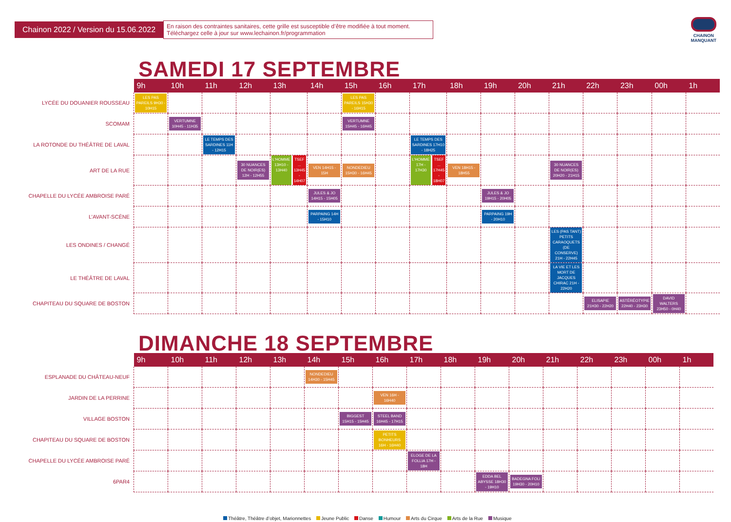Chainon 2022 / Version du 15.06.2022
En raison des contraintes sanitaires, cette grille est susceptible d’être modifiée à tout moment.
Téléchargez celle à jour sur www.lechainon.fr/programmation
CHAINON
MANQUANT
SAMEDI 17 SEPTEMBRE
| | 9h | 10h | 11h | 12h | 13h | 14h | 15h | 16h | 17h | 18h | 19h | 20h | 21h | 22h | 23h | 00h | 1h |
| --- | --- | --- | --- | --- | --- | --- | --- | --- | --- | --- | --- | --- | --- | --- | --- | --- | --- |
| LYCÉE DU DOUANIER ROUSSEAU | LES PAS PAREILS 9H30 - 10H15 | | | | | | LES PAS PAREILS 15H30 - 16H15 | | | | | | | | | | |
| SCOMAM | | VERTUMNE 10H45 - 11H35 | | | | | VERTUMNE 15H45 - 16H45 | | | | | | | | | | |
| LA ROTONDE DU THÉÂTRE DE LAVAL | | | LE TEMPS DES SARDINES 11H - 12H15 | | | | | | LE TEMPS DES SARDINES 17H10 - 18H25 | | | | | | | | |
| ART DE LA RUE | | | | 30 NUANCES DE NOIR(ES) 12H - 12H55 | L'HOMME 13H10 - 13H40 TSEF ... 13H45 - 14H07 | VEN 14H15 - 15H | NONDEDIEU 15H30 - 16H45 | | L'HOMME 17H - 17H30 TSEF ... 17H45 - 18H07 | VEN 18H15 - 18H55 | | | 30 NUANCES DE NOIR(ES) 20H20 - 21H15 | | | | |
| CHAPELLE DU LYCÉE AMBROISE PARÉ | | | | | | JULES & JO 14H15 - 15H05 | | | | | JULES & JO 19H15 - 20H05 | | | | | | |
| L’AVANT-SCÈNE | | | | | | PARPAING 14H - 15H10 | | | | | PARPAING 19H - 20H10 | | | | | | |
| LES ONDINES / CHANGÉ | | | | | | | | | | | | | LES (PAS TANT) PETITS CARAOQUETS (DE CONSERVE) 21H - 22H45 | | | | |
| LE THÉÂTRE DE LAVAL | | | | | | | | | | | | | LA VIE ET LES MORT DE JACQUES CHIRAC 21H - 22H20 | | | | |
| CHAPITEAU DU SQUARE DE BOSTON | | | | | | | | | | | | | | ELISAPIE 21H30 - 22H20 | ASTÉRÉOTYPIE 22H40 - 23H30 | DAVID WALTERS 23H50 - 0H40 | |
DIMANCHE 18 SEPTEMBRE
| | 9h | 10h | 11h | 12h | 13h | 14h | 15h | 16h | 17h | 18h | 19h | 20h | 21h | 22h | 23h | 00h | 1h |
| --- | --- | --- | --- | --- | --- | --- | --- | --- | --- | --- | --- | --- | --- | --- | --- | --- | --- |
| ESPLANADE DU CHÂTEAU-NEUF | | | | | | NONDEDIEU 14H30 - 15H45 | | | | | | | | | | | |
| JARDIN DE LA PERRINE | | | | | | | | VEN 16H - 16H40 | | | | | | | | | |
| VILLAGE BOSTON | | | | | | | BIGGEST 15H15 - 15H45 | STEEL BAND 16H45 - 17H15 | | | | | | | | | |
| CHAPITEAU DU SQUARE DE BOSTON | | | | | | | | PETITS BONHEURS 16H - 16H40 | | | | | | | | | |
| CHAPELLE DU LYCÉE AMBROISE PARÉ | | | | | | | | | ELOGE DE LA FOLLIA 17H - 18H | | | | | | | | |
| 6PAR4 | | | | | | | | | | | EDDA BEL ABYSSE 18H30 - 19H10 | BADEGNA FOLI 19H30 - 20H10 | | | | | |
Théâtre, Théâtre d’objet, Marionnettes Jeune Public Danse Humour Arts du Cirque Arts de la Rue Musique